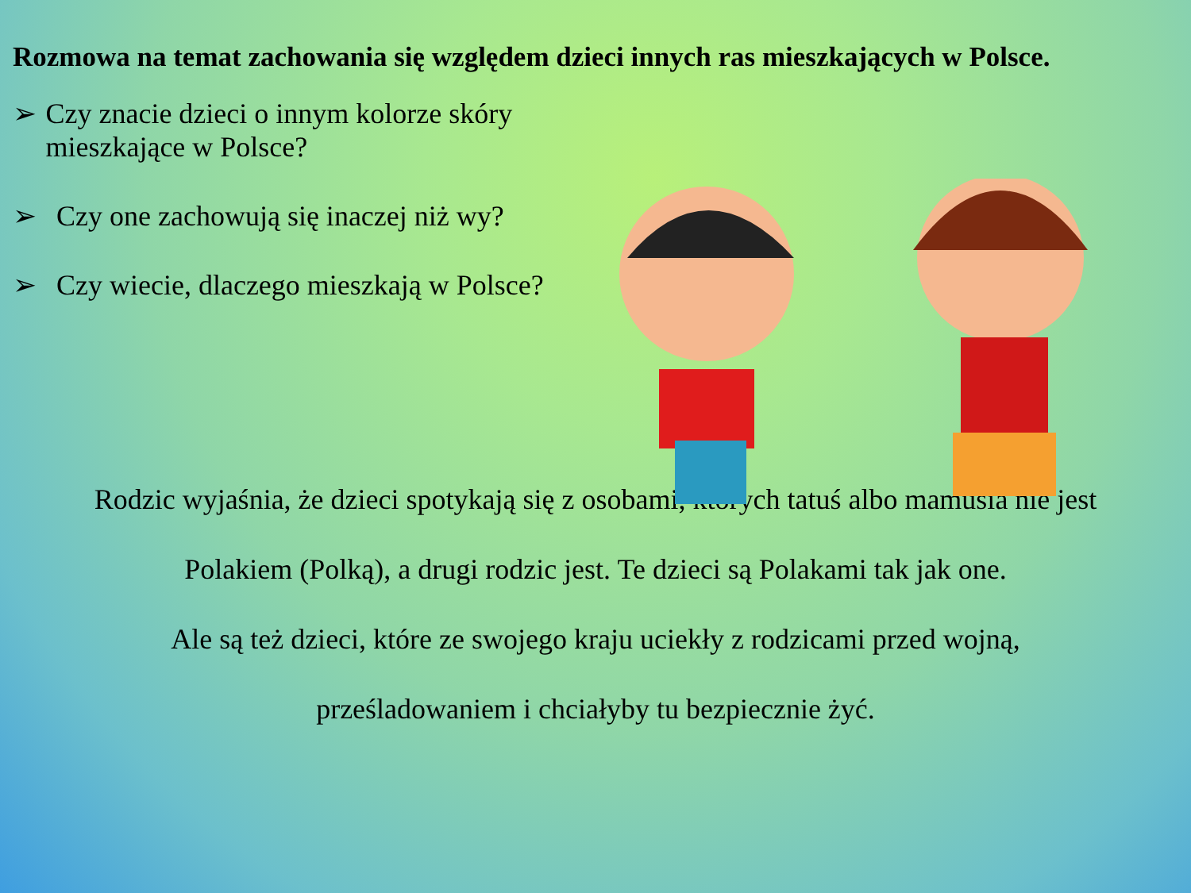Rozmowa na temat zachowania się względem dzieci innych ras mieszkających w Polsce.
➢ Czy znacie dzieci o innym kolorze skóry mieszkające w Polsce?
➢ Czy one zachowują się inaczej niż wy?
➢ Czy wiecie, dlaczego mieszkają w Polsce?
Rodzic wyjaśnia, że dzieci spotykają się z osobami, których tatuś albo mamusia nie jest
Polakiem (Polką), a drugi rodzic jest. Te dzieci są Polakami tak jak one.
Ale są też dzieci, które ze swojego kraju uciekły z rodzicami przed wojną,
prześladowaniem i chciałyby tu bezpiecznie żyć.